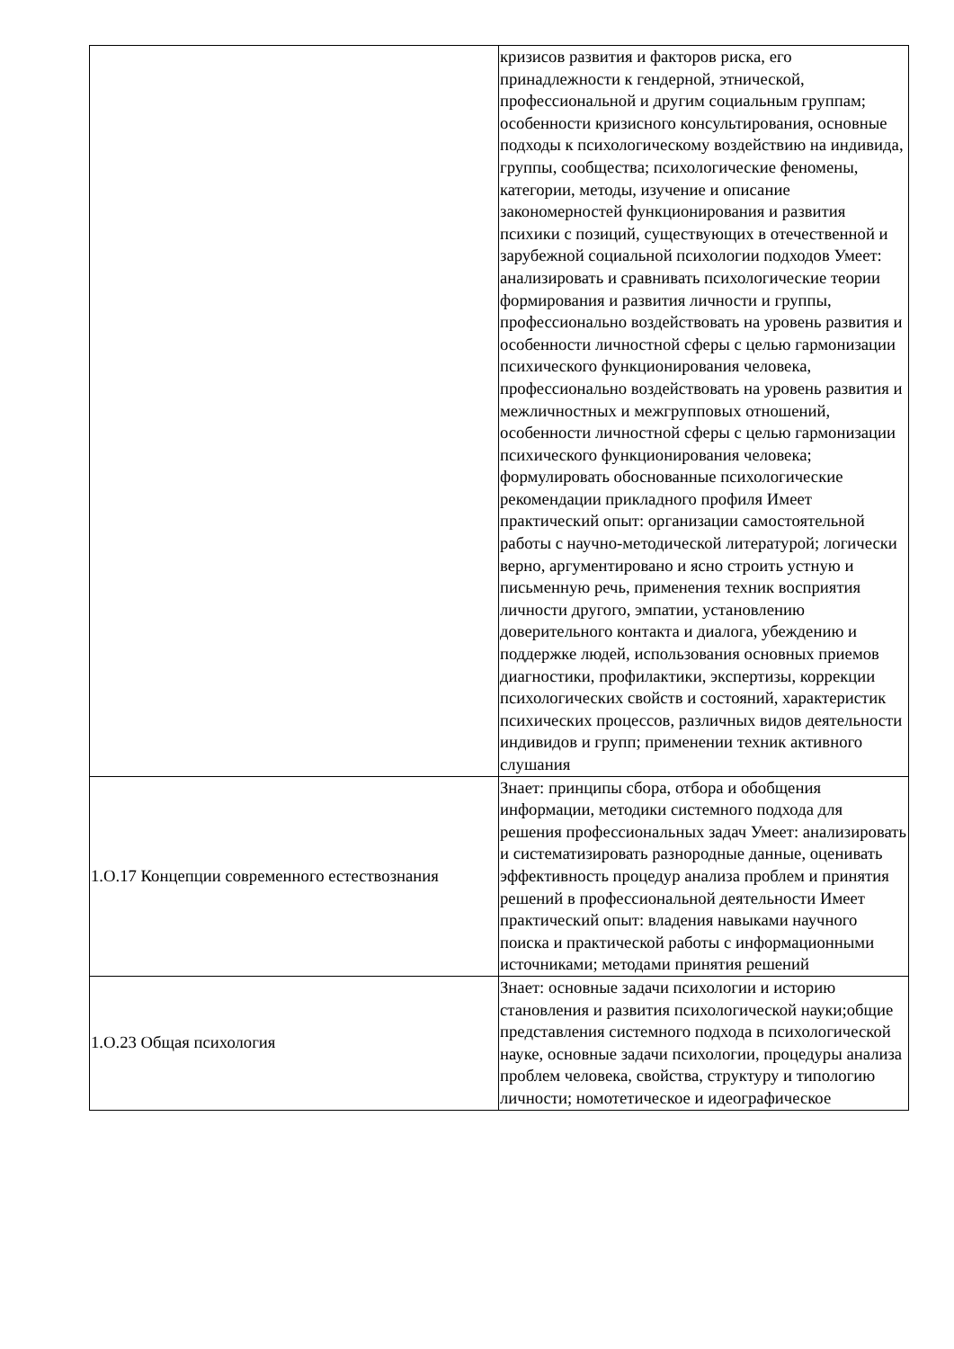| | кризисов развития и факторов риска, его принадлежности к гендерной, этнической, профессиональной и другим социальным группам; особенности кризисного консультирования, основные подходы к психологическому воздействию на индивида, группы, сообщества; психологические феномены, категории, методы, изучение и описание закономерностей функционирования и развития психики с позиций, существующих в отечественной и зарубежной социальной психологии подходов Умеет: анализировать и сравнивать психологические теории формирования и развития личности и группы, профессионально воздействовать на уровень развития и особенности личностной сферы с целью гармонизации психического функционирования человека, профессионально воздействовать на уровень развития и межличностных и межгрупповых отношений, особенности личностной сферы с целью гармонизации психического функционирования человека; формулировать обоснованные психологические рекомендации прикладного профиля Имеет практический опыт: организации самостоятельной работы с научно-методической литературой; логически верно, аргументировано и ясно строить устную и письменную речь, применения техник восприятия личности другого, эмпатии, установлению доверительного контакта и диалога, убеждению и поддержке людей, использования основных приемов диагностики, профилактики, экспертизы, коррекции психологических свойств и состояний, характеристик психических процессов, различных видов деятельности индивидов и групп; применении техник активного слушания |
| 1.О.17 Концепции современного естествознания | Знает: принципы сбора, отбора и обобщения информации, методики системного подхода для решения профессиональных задач Умеет: анализировать и систематизировать разнородные данные, оценивать эффективность процедур анализа проблем и принятия решений в профессиональной деятельности Имеет практический опыт: владения навыками научного поиска и практической работы с информационными источниками; методами принятия решений |
| 1.О.23 Общая психология | Знает: основные задачи психологии и историю становления и развития психологической науки;общие представления системного подхода в психологической науке, основные задачи психологии, процедуры анализа проблем человека, свойства, структуру и типологию личности; номотетическое и идеографическое |